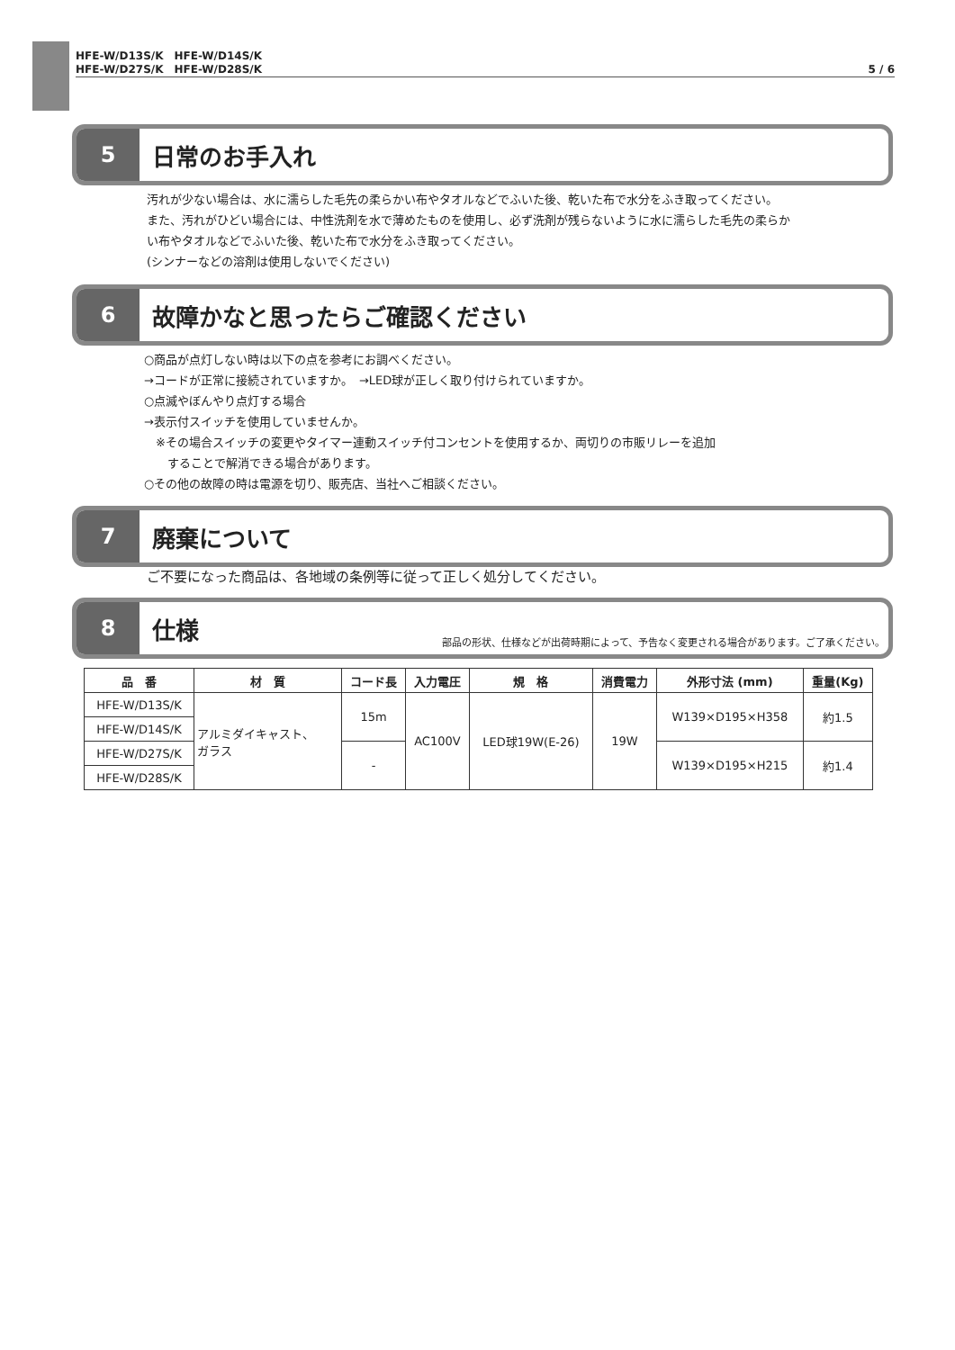HFE-W/D13S/K　HFE-W/D14S/K
HFE-W/D27S/K　HFE-W/D28S/K
5 / 6
5
日常のお手入れ
汚れが少ない場合は、水に濡らした毛先の柔らかい布やタオルなどでふいた後、乾いた布で水分をふき取ってください。
また、汚れがひどい場合には、中性洗剤を水で薄めたものを使用し、必ず洗剤が残らないように水に濡らした毛先の柔らか
い布やタオルなどでふいた後、乾いた布で水分をふき取ってください。
(シンナーなどの溶剤は使用しないでください)
6
故障かなと思ったらご確認ください
○商品が点灯しない時は以下の点を参考にお調べください。
→コードが正常に接続されていますか。　→LED球が正しく取り付けられていますか。
○点滅やぼんやり点灯する場合
→表示付スイッチを使用していませんか。
　※その場合スイッチの変更やタイマー連動スイッチ付コンセントを使用するか、両切りの市販リレーを追加
　　することで解消できる場合があります。
○その他の故障の時は電源を切り、販売店、当社へご相談ください。
7
廃棄について
ご不要になった商品は、各地域の条例等に従って正しく処分してください。
8
仕様
部品の形状、仕様などが出荷時期によって、予告なく変更される場合があります。ご了承ください。
| 品 番 | 材 質 | コード長 | 入力電圧 | 規 格 | 消費電力 | 外形寸法 (mm) | 重量(Kg) |
| --- | --- | --- | --- | --- | --- | --- | --- |
| HFE-W/D13S/K | アルミダイキャスト、 ガラス | 15m | AC100V | LED球19W(E-26) | 19W | W139×D195×H358 | 約1.5 |
| HFE-W/D14S/K | | | | | | | |
| HFE-W/D27S/K | | - | | | | W139×D195×H215 | 約1.4 |
| HFE-W/D28S/K | | | | | | | |